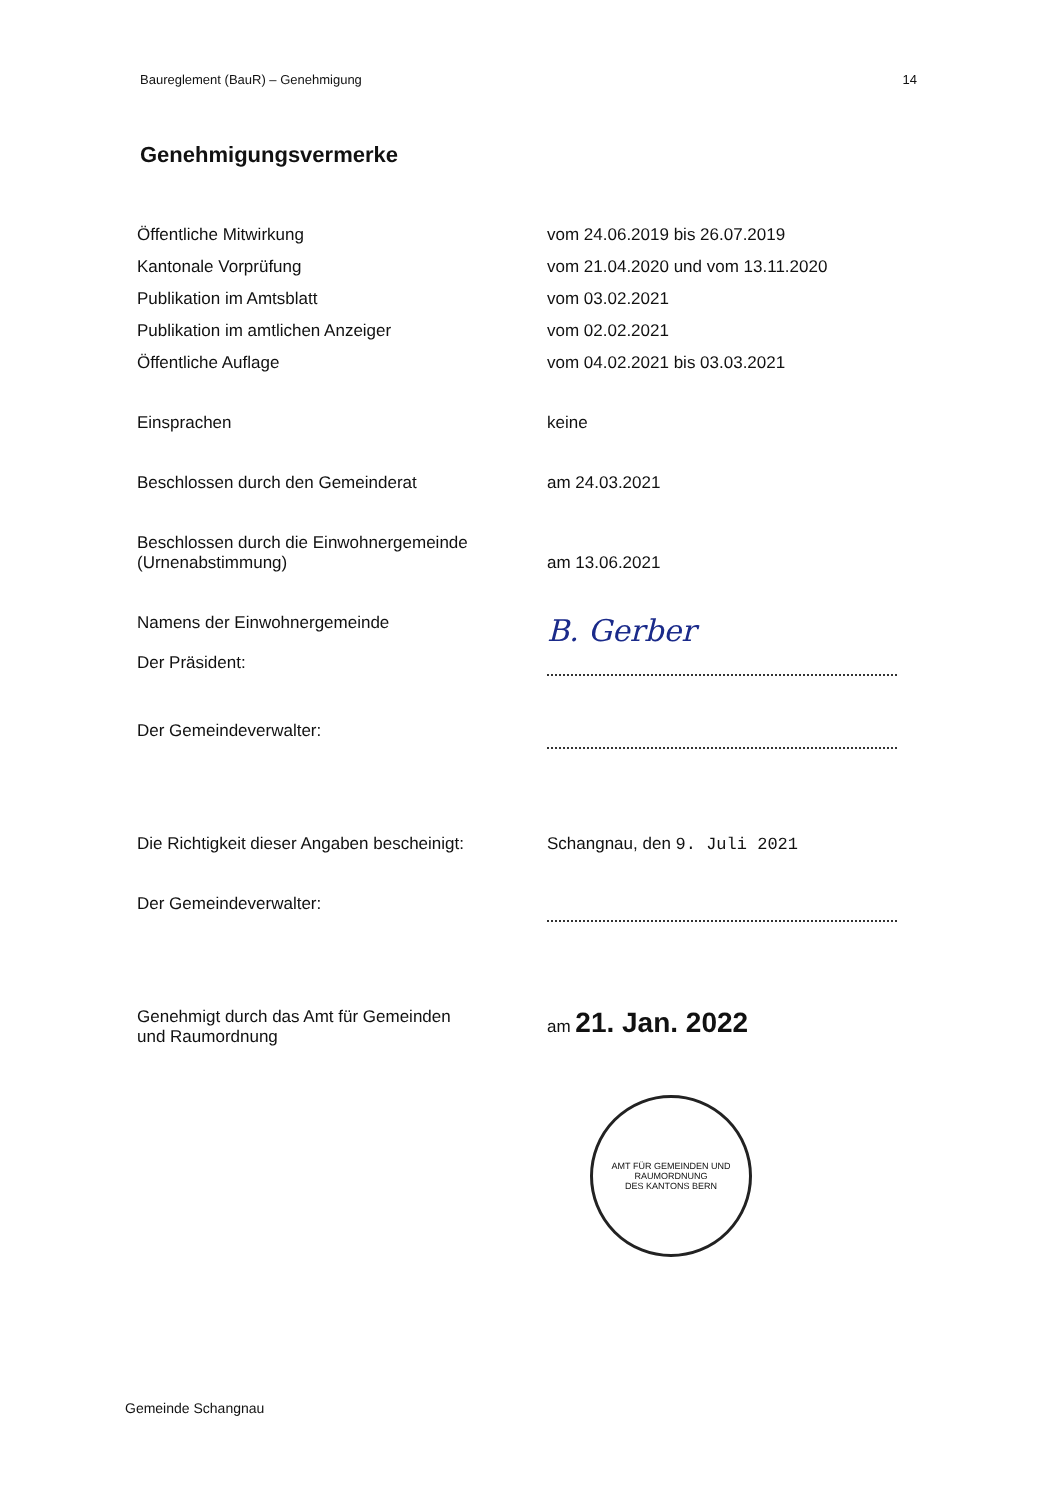Baureglement (BauR) – Genehmigung 14
Genehmigungsvermerke
Öffentliche Mitwirkung vom 24.06.2019 bis 26.07.2019
Kantonale Vorprüfung vom 21.04.2020 und vom 13.11.2020
Publikation im Amtsblatt vom 03.02.2021
Publikation im amtlichen Anzeiger vom 02.02.2021
Öffentliche Auflage vom 04.02.2021 bis 03.03.2021
Einsprachen keine
Beschlossen durch den Gemeinderat am 24.03.2021
Beschlossen durch die Einwohnergemeinde
(Urnenabstimmung)
am 13.06.2021
Namens der Einwohnergemeinde
Der Präsident:
B. Gerber
Der Gemeindeverwalter:
Die Richtigkeit dieser Angaben bescheinigt:
Schangnau, den 9. Juli 2021
Der Gemeindeverwalter:
Genehmigt durch das Amt für Gemeinden
und Raumordnung
am 21. Jan. 2022
AMT FÜR GEMEINDEN UND RAUMORDNUNG
DES KANTONS BERN
Gemeinde Schangnau